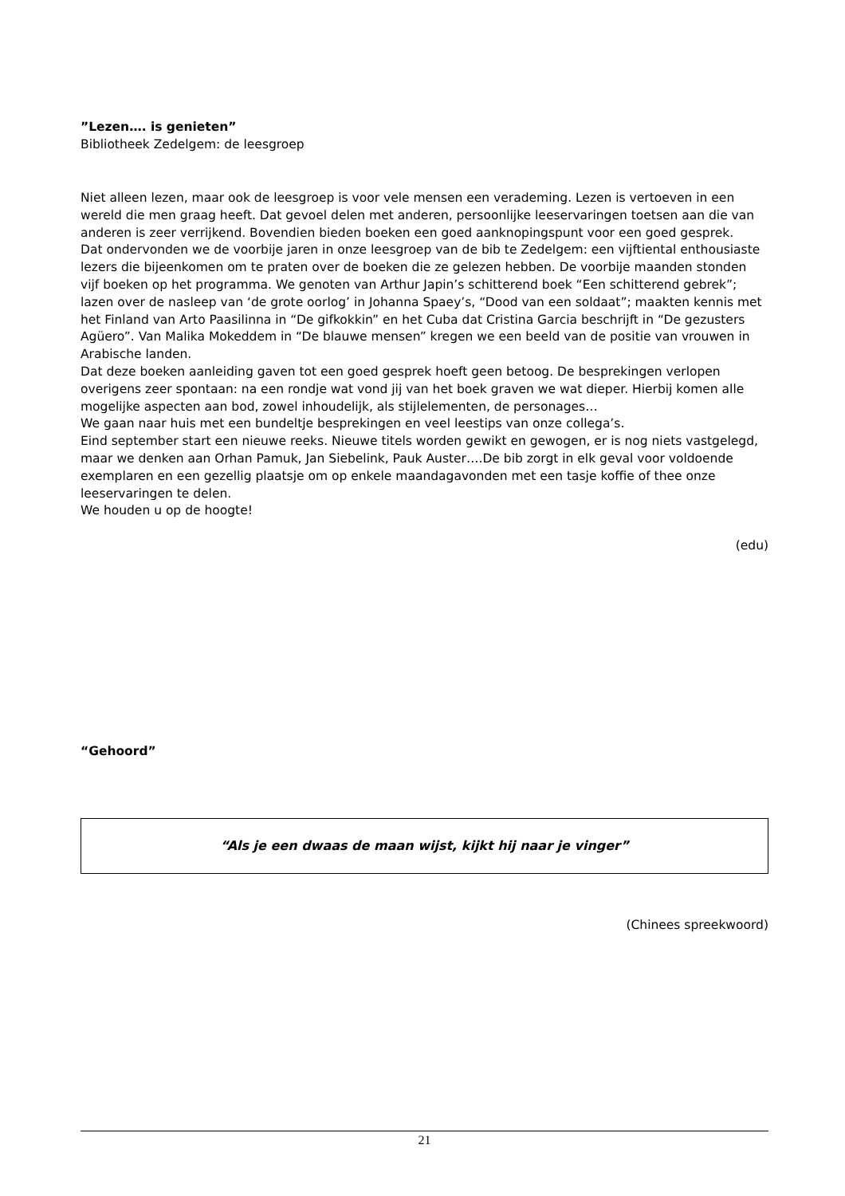”Lezen…. is genieten”
Bibliotheek Zedelgem: de leesgroep
Niet alleen lezen, maar ook de leesgroep is voor vele mensen een verademing. Lezen is vertoeven in een wereld die men graag heeft. Dat gevoel delen met anderen, persoonlijke leeservaringen toetsen aan die van anderen is zeer verrijkend. Bovendien bieden boeken een goed aanknopingspunt voor een goed gesprek.
Dat ondervonden we de voorbije jaren in onze leesgroep van de bib te Zedelgem: een vijftiental enthousiaste lezers die bijeenkomen om te praten over de boeken die ze gelezen hebben. De voorbije maanden stonden vijf boeken op het programma. We genoten van Arthur Japin’s schitterend boek “Een schitterend gebrek”; lazen over de nasleep van ‘de grote oorlog’ in Johanna Spaey’s, “Dood van een soldaat”; maakten kennis met het Finland van Arto Paasilinna in “De gifkokkin” en het Cuba dat Cristina Garcia beschrijft in “De gezusters Agüero”. Van Malika Mokeddem in “De blauwe mensen” kregen we een beeld van de positie van vrouwen in Arabische landen.
Dat deze boeken aanleiding gaven tot een goed gesprek hoeft geen betoog. De besprekingen verlopen overigens zeer spontaan: na een rondje wat vond jij van het boek graven we wat dieper. Hierbij komen alle mogelijke aspecten aan bod, zowel inhoudelijk, als stijlelementen, de personages…
We gaan naar huis met een bundeltje besprekingen en veel leestips van onze collega’s.
Eind september start een nieuwe reeks. Nieuwe titels worden gewikt en gewogen, er is nog niets vastgelegd, maar we denken aan Orhan Pamuk, Jan Siebelink, Pauk Auster….De bib zorgt in elk geval voor voldoende exemplaren en een gezellig plaatsje om op enkele maandagavonden met een tasje koffie of thee onze leeservaringen te delen.
We houden u op de hoogte!
(edu)
“Gehoord”
“Als je een dwaas de maan wijst, kijkt hij naar je vinger”
(Chinees spreekwoord)
21